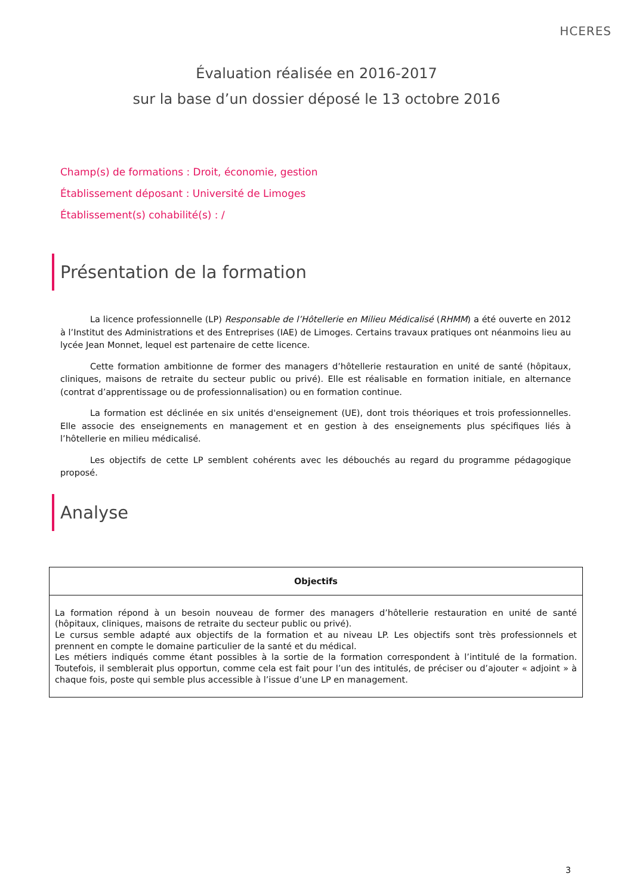HCERES
Évaluation réalisée en 2016-2017
sur la base d’un dossier déposé le 13 octobre 2016
Champ(s) de formations : Droit, économie, gestion
Établissement déposant : Université de Limoges
Établissement(s) cohabilité(s) : /
Présentation de la formation
La licence professionnelle (LP) Responsable de l’Hôtellerie en Milieu Médicalisé (RHMM) a été ouverte en 2012 à l’Institut des Administrations et des Entreprises (IAE) de Limoges. Certains travaux pratiques ont néanmoins lieu au lycée Jean Monnet, lequel est partenaire de cette licence.
Cette formation ambitionne de former des managers d’hôtellerie restauration en unité de santé (hôpitaux, cliniques, maisons de retraite du secteur public ou privé). Elle est réalisable en formation initiale, en alternance (contrat d’apprentissage ou de professionnalisation) ou en formation continue.
La formation est déclinée en six unités d'enseignement (UE), dont trois théoriques et trois professionnelles. Elle associe des enseignements en management et en gestion à des enseignements plus spécifiques liés à l’hôtellerie en milieu médicalisé.
Les objectifs de cette LP semblent cohérents avec les débouchés au regard du programme pédagogique proposé.
Analyse
| Objectifs |
| --- |
| La formation répond à un besoin nouveau de former des managers d’hôtellerie restauration en unité de santé (hôpitaux, cliniques, maisons de retraite du secteur public ou privé). Le cursus semble adapté aux objectifs de la formation et au niveau LP. Les objectifs sont très professionnels et prennent en compte le domaine particulier de la santé et du médical. Les métiers indiqués comme étant possibles à la sortie de la formation correspondent à l’intitulé de la formation. Toutefois, il semblerait plus opportun, comme cela est fait pour l’un des intitulés, de préciser ou d’ajouter « adjoint » à chaque fois, poste qui semble plus accessible à l’issue d’une LP en management. |
3